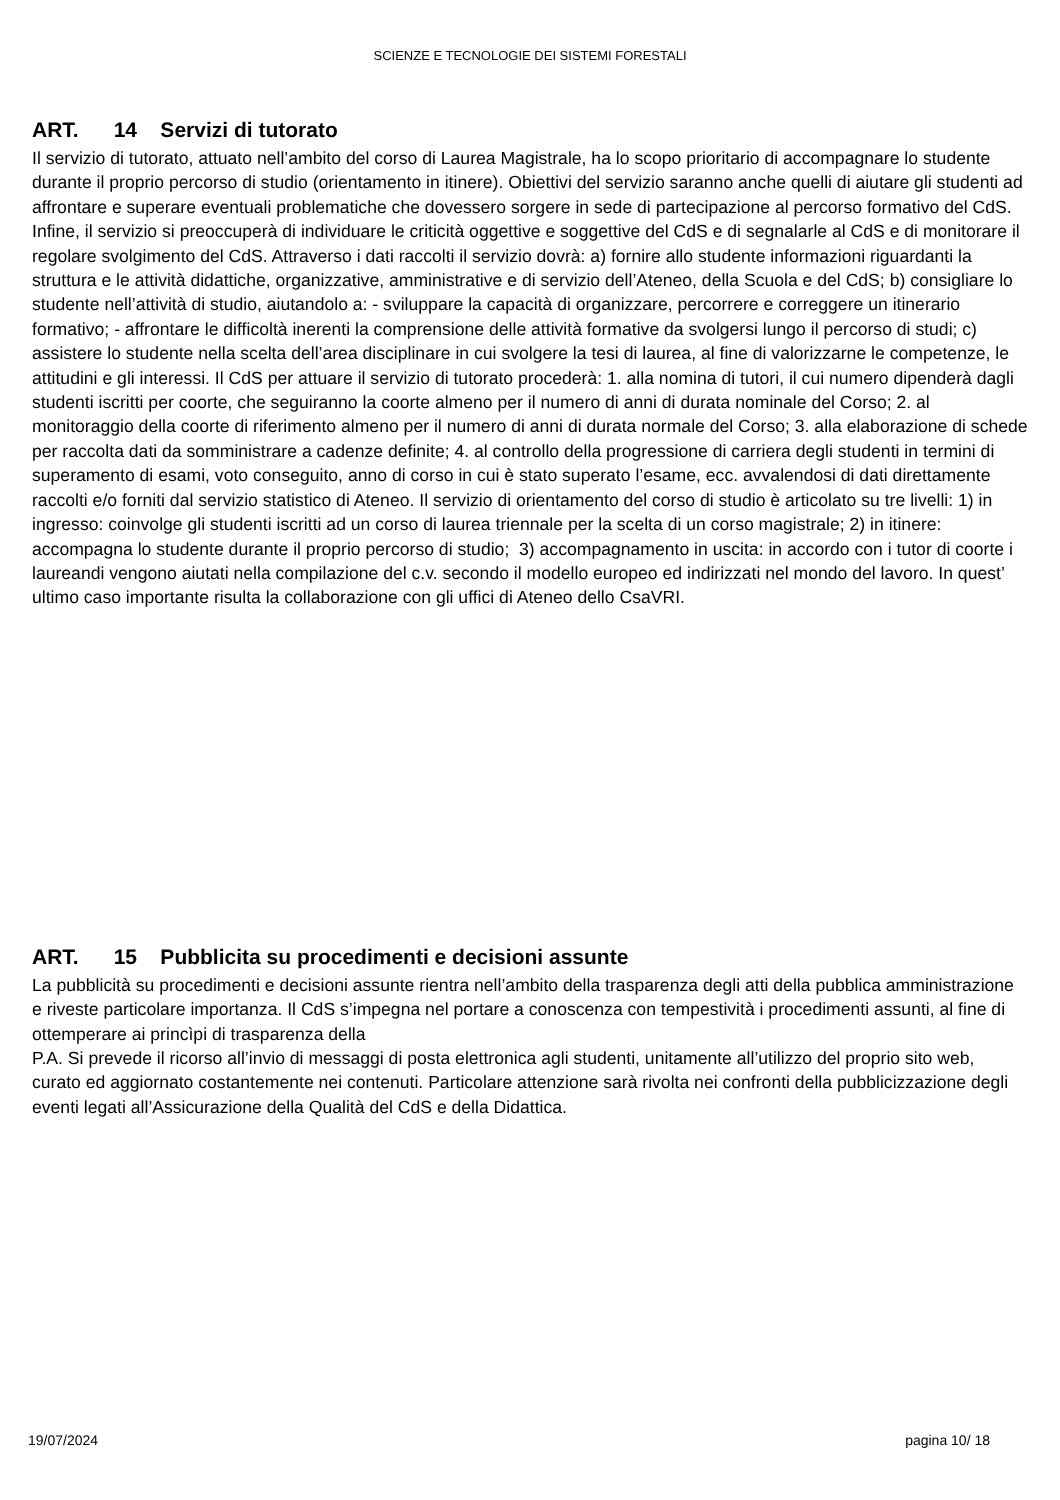SCIENZE E TECNOLOGIE DEI SISTEMI FORESTALI
ART. 14 Servizi di tutorato
Il servizio di tutorato, attuato nell’ambito del corso di Laurea Magistrale, ha lo scopo prioritario di accompagnare lo studente durante il proprio percorso di studio (orientamento in itinere). Obiettivi del servizio saranno anche quelli di aiutare gli studenti ad affrontare e superare eventuali problematiche che dovessero sorgere in sede di partecipazione al percorso formativo del CdS. Infine, il servizio si preoccuperà di individuare le criticità oggettive e soggettive del CdS e di segnalarle al CdS e di monitorare il regolare svolgimento del CdS. Attraverso i dati raccolti il servizio dovrà: a) fornire allo studente informazioni riguardanti la struttura e le attività didattiche, organizzative, amministrative e di servizio dell’Ateneo, della Scuola e del CdS; b) consigliare lo studente nell’attività di studio, aiutandolo a: - sviluppare la capacità di organizzare, percorrere e correggere un itinerario formativo; - affrontare le difficoltà inerenti la comprensione delle attività formative da svolgersi lungo il percorso di studi; c) assistere lo studente nella scelta dell’area disciplinare in cui svolgere la tesi di laurea, al fine di valorizzarne le competenze, le attitudini e gli interessi. Il CdS per attuare il servizio di tutorato procederà: 1. alla nomina di tutori, il cui numero dipenderà dagli studenti iscritti per coorte, che seguiranno la coorte almeno per il numero di anni di durata nominale del Corso; 2. al monitoraggio della coorte di riferimento almeno per il numero di anni di durata normale del Corso; 3. alla elaborazione di schede per raccolta dati da somministrare a cadenze definite; 4. al controllo della progressione di carriera degli studenti in termini di superamento di esami, voto conseguito, anno di corso in cui è stato superato l’esame, ecc. avvalendosi di dati direttamente raccolti e/o forniti dal servizio statistico di Ateneo. Il servizio di orientamento del corso di studio è articolato su tre livelli: 1) in ingresso: coinvolge gli studenti iscritti ad un corso di laurea triennale per la scelta di un corso magistrale; 2) in itinere: accompagna lo studente durante il proprio percorso di studio; 3) accompagnamento in uscita: in accordo con i tutor di coorte i laureandi vengono aiutati nella compilazione del c.v. secondo il modello europeo ed indirizzati nel mondo del lavoro. In quest’ ultimo caso importante risulta la collaborazione con gli uffici di Ateneo dello CsaVRI.
ART. 15 Pubblicita su procedimenti e decisioni assunte
La pubblicità su procedimenti e decisioni assunte rientra nell’ambito della trasparenza degli atti della pubblica amministrazione e riveste particolare importanza. Il CdS s’impegna nel portare a conoscenza con tempestività i procedimenti assunti, al fine di ottemperare ai princìpi di trasparenza della
P.A. Si prevede il ricorso all’invio di messaggi di posta elettronica agli studenti, unitamente all’utilizzo del proprio sito web, curato ed aggiornato costantemente nei contenuti. Particolare attenzione sarà rivolta nei confronti della pubblicizzazione degli eventi legati all’Assicurazione della Qualità del CdS e della Didattica.
19/07/2024 pagina 10/ 18